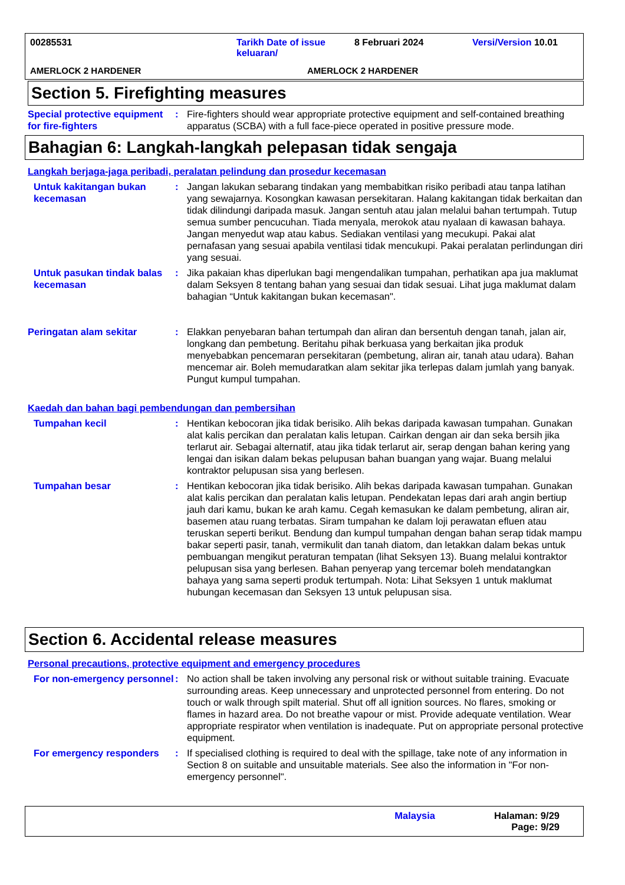00285531 Tarikh Date of issue keluaran/
8 Februari 2024 Versi/Version 10.01
AMERLOCK 2 HARDENER AMERLOCK 2 HARDENER
Section 5. Firefighting measures
Special protective equipment for fire-fighters
: Fire-fighters should wear appropriate protective equipment and self-contained breathing apparatus (SCBA) with a full face-piece operated in positive pressure mode.
Bahagian 6: Langkah-langkah pelepasan tidak sengaja
Langkah berjaga-jaga peribadi, peralatan pelindung dan prosedur kecemasan
Untuk kakitangan bukan kecemasan
: Jangan lakukan sebarang tindakan yang membabitkan risiko peribadi atau tanpa latihan yang sewajarnya. Kosongkan kawasan persekitaran. Halang kakitangan tidak berkaitan dan tidak dilindungi daripada masuk. Jangan sentuh atau jalan melalui bahan tertumpah. Tutup semua sumber pencucuhan. Tiada menyala, merokok atau nyalaan di kawasan bahaya. Jangan menyedut wap atau kabus. Sediakan ventilasi yang mecukupi. Pakai alat pernafasan yang sesuai apabila ventilasi tidak mencukupi. Pakai peralatan perlindungan diri yang sesuai.
Untuk pasukan tindak balas kecemasan
: Jika pakaian khas diperlukan bagi mengendalikan tumpahan, perhatikan apa jua maklumat dalam Seksyen 8 tentang bahan yang sesuai dan tidak sesuai. Lihat juga maklumat dalam bahagian “Untuk kakitangan bukan kecemasan".
Peringatan alam sekitar : Elakkan penyebaran bahan tertumpah dan aliran dan bersentuh dengan tanah, jalan air, longkang dan pembetung. Beritahu pihak berkuasa yang berkaitan jika produk menyebabkan pencemaran persekitaran (pembetung, aliran air, tanah atau udara). Bahan mencemar air. Boleh memudaratkan alam sekitar jika terlepas dalam jumlah yang banyak. Pungut kumpul tumpahan.
Kaedah dan bahan bagi pembendungan dan pembersihan
Tumpahan kecil : Hentikan kebocoran jika tidak berisiko. Alih bekas daripada kawasan tumpahan. Gunakan alat kalis percikan dan peralatan kalis letupan. Cairkan dengan air dan seka bersih jika terlarut air. Sebagai alternatif, atau jika tidak terlarut air, serap dengan bahan kering yang lengai dan isikan dalam bekas pelupusan bahan buangan yang wajar. Buang melalui kontraktor pelupusan sisa yang berlesen.
Tumpahan besar : Hentikan kebocoran jika tidak berisiko. Alih bekas daripada kawasan tumpahan. Gunakan alat kalis percikan dan peralatan kalis letupan. Pendekatan lepas dari arah angin bertiup jauh dari kamu, bukan ke arah kamu. Cegah kemasukan ke dalam pembetung, aliran air, basemen atau ruang terbatas. Siram tumpahan ke dalam loji perawatan efluen atau teruskan seperti berikut. Bendung dan kumpul tumpahan dengan bahan serap tidak mampu bakar seperti pasir, tanah, vermikulit dan tanah diatom, dan letakkan dalam bekas untuk pembuangan mengikut peraturan tempatan (lihat Seksyen 13). Buang melalui kontraktor pelupusan sisa yang berlesen. Bahan penyerap yang tercemar boleh mendatangkan bahaya yang sama seperti produk tertumpah. Nota: Lihat Seksyen 1 untuk maklumat hubungan kecemasan dan Seksyen 13 untuk pelupusan sisa.
Section 6. Accidental release measures
Personal precautions, protective equipment and emergency procedures
For non-emergency personnel
: No action shall be taken involving any personal risk or without suitable training. Evacuate surrounding areas. Keep unnecessary and unprotected personnel from entering. Do not touch or walk through spilt material. Shut off all ignition sources. No flares, smoking or flames in hazard area. Do not breathe vapour or mist. Provide adequate ventilation. Wear appropriate respirator when ventilation is inadequate. Put on appropriate personal protective equipment.
For emergency responders : If specialised clothing is required to deal with the spillage, take note of any information in Section 8 on suitable and unsuitable materials. See also the information in "For non-emergency personnel".
Malaysia Halaman: 9/29
Page: 9/29